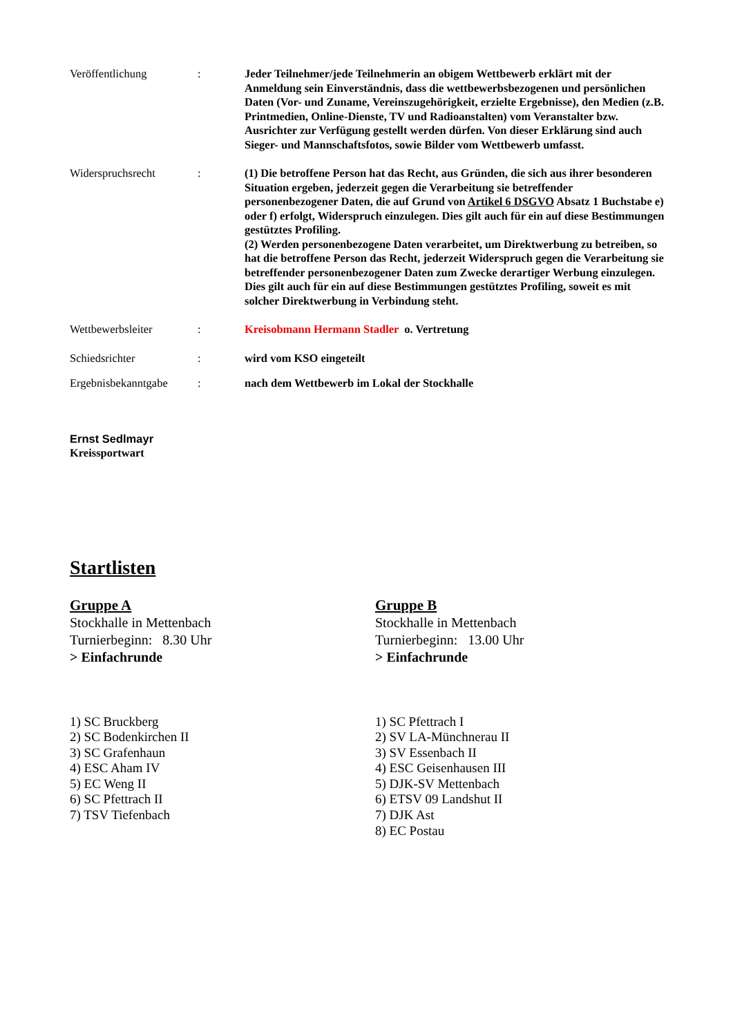Veröffentlichung : Jeder Teilnehmer/jede Teilnehmerin an obigem Wettbewerb erklärt mit der Anmeldung sein Einverständnis, dass die wettbewerbsbezogenen und persönlichen Daten (Vor- und Zuname, Vereinszugehörigkeit, erzielte Ergebnisse), den Medien (z.B. Printmedien, Online-Dienste, TV und Radioanstalten) vom Veranstalter bzw. Ausrichter zur Verfügung gestellt werden dürfen. Von dieser Erklärung sind auch Sieger- und Mannschaftsfotos, sowie Bilder vom Wettbewerb umfasst.
Widerspruchsrecht : (1) Die betroffene Person hat das Recht, aus Gründen, die sich aus ihrer besonderen Situation ergeben, jederzeit gegen die Verarbeitung sie betreffender personenbezogener Daten, die auf Grund von Artikel 6 DSGVO Absatz 1 Buchstabe e) oder f) erfolgt, Widerspruch einzulegen. Dies gilt auch für ein auf diese Bestimmungen gestütztes Profiling.
(2) Werden personenbezogene Daten verarbeitet, um Direktwerbung zu betreiben, so hat die betroffene Person das Recht, jederzeit Widerspruch gegen die Verarbeitung sie betreffender personenbezogener Daten zum Zwecke derartiger Werbung einzulegen. Dies gilt auch für ein auf diese Bestimmungen gestütztes Profiling, soweit es mit solcher Direktwerbung in Verbindung steht.
Wettbewerbsleiter : Kreisobmann Hermann Stadler o. Vertretung
Schiedsrichter : wird vom KSO eingeteilt
Ergebnisbekanntgabe
: nach dem Wettbewerb im Lokal der Stockhalle
Ernst Sedlmayr
Kreissportwart
Startlisten
Gruppe A
Stockhalle in Mettenbach
Turnierbeginn: 8.30 Uhr
> Einfachrunde
1) SC Bruckberg
2) SC Bodenkirchen II
3) SC Grafenhaun
4) ESC Aham IV
5) EC Weng II
6) SC Pfettrach II
7) TSV Tiefenbach
Gruppe B
Stockhalle in Mettenbach
Turnierbeginn: 13.00 Uhr
> Einfachrunde
1) SC Pfettrach I
2) SV LA-Münchnerau II
3) SV Essenbach II
4) ESC Geisenhausen III
5) DJK-SV Mettenbach
6) ETSV 09 Landshut II
7) DJK Ast
8) EC Postau